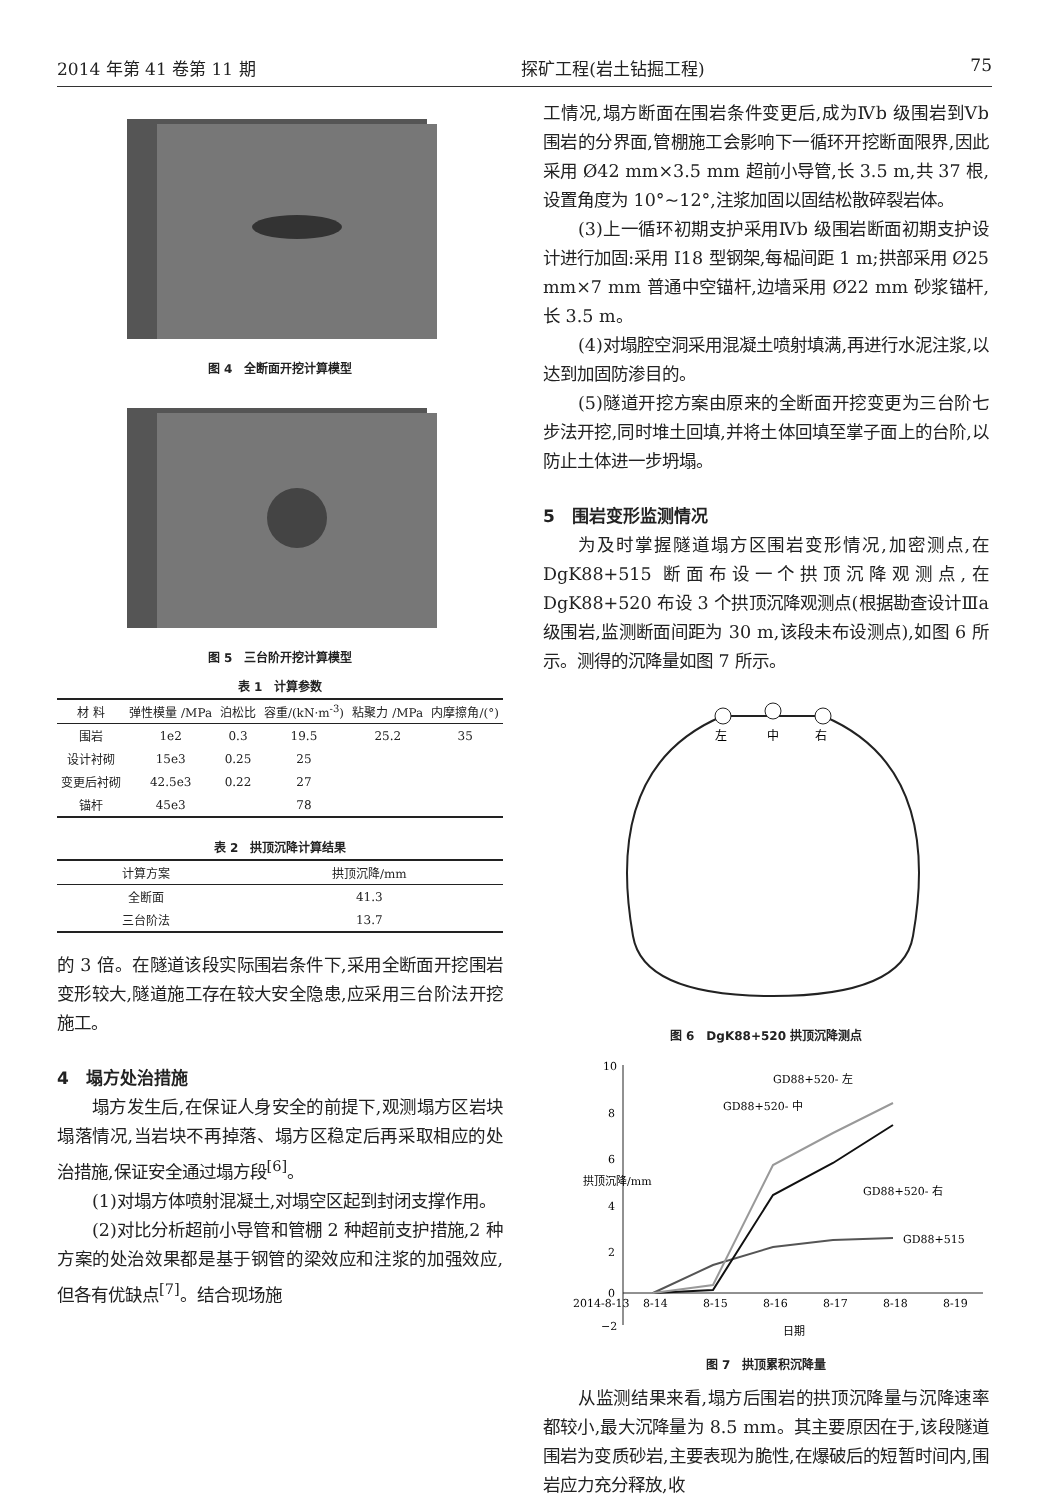2014 年第 41 卷第 11 期 探矿工程(岩土钻掘工程) 75
图 4　全断面开挖计算模型
图 5　三台阶开挖计算模型
表 1　计算参数
| 材 料 | 弹性模量 /MPa | 泊松比 | 容重/(kN·m<sup>-3</sup>) | 粘聚力 /MPa | 内摩擦角/(°) |
| --- | --- | --- | --- | --- | --- |
| 围岩 | 1e2 | 0.3 | 19.5 | 25.2 | 35 |
| 设计衬砌 | 15e3 | 0.25 | 25 | | |
| 变更后衬砌 | 42.5e3 | 0.22 | 27 | | |
| 锚杆 | 45e3 | | 78 | | |
表 2　拱顶沉降计算结果
| 计算方案 | 拱顶沉降/mm |
| --- | --- |
| 全断面 | 41.3 |
| 三台阶法 | 13.7 |
的 3 倍。在隧道该段实际围岩条件下,采用全断面开挖围岩变形较大,隧道施工存在较大安全隐患,应采用三台阶法开挖施工。
4　塌方处治措施
塌方发生后,在保证人身安全的前提下,观测塌方区岩块塌落情况,当岩块不再掉落、塌方区稳定后再采取相应的处治措施,保证安全通过塌方段<sup>[6]</sup>。
(1)对塌方体喷射混凝土,对塌空区起到封闭支撑作用。
(2)对比分析超前小导管和管棚 2 种超前支护措施,2 种方案的处治效果都是基于钢管的梁效应和注浆的加强效应,但各有优缺点<sup>[7]</sup>。结合现场施
工情况,塌方断面在围岩条件变更后,成为Ⅳb 级围岩到Ⅴb 围岩的分界面,管棚施工会影响下一循环开挖断面限界,因此采用 Ø42 mm×3.5 mm 超前小导管,长 3.5 m,共 37 根,设置角度为 10°~12°,注浆加固以固结松散碎裂岩体。
(3)上一循环初期支护采用Ⅳb 级围岩断面初期支护设计进行加固:采用 I18 型钢架,每榀间距 1 m;拱部采用 Ø25 mm×7 mm 普通中空锚杆,边墙采用 Ø22 mm 砂浆锚杆,长 3.5 m。
(4)对塌腔空洞采用混凝土喷射填满,再进行水泥注浆,以达到加固防渗目的。
(5)隧道开挖方案由原来的全断面开挖变更为三台阶七步法开挖,同时堆土回填,并将土体回填至掌子面上的台阶,以防止土体进一步坍塌。
5　围岩变形监测情况
为及时掌握隧道塌方区围岩变形情况,加密测点,在 DgK88+515 断面布设一个拱顶沉降观测点,在 DgK88+520 布设 3 个拱顶沉降观测点(根据勘查设计Ⅲa 级围岩,监测断面间距为 30 m,该段未布设测点),如图 6 所示。测得的沉降量如图 7 所示。
左
中
右
图 6　DgK88+520 拱顶沉降测点
10
8
6
4
2
0
−2
2014-8-13
8-14
8-15
8-16
8-17
8-18
8-19
日期
拱顶沉降/mm
GD88+520- 左
GD88+520- 中
GD88+520- 右
GD88+515
图 7　拱顶累积沉降量
从监测结果来看,塌方后围岩的拱顶沉降量与沉降速率都较小,最大沉降量为 8.5 mm。其主要原因在于,该段隧道围岩为变质砂岩,主要表现为脆性,在爆破后的短暂时间内,围岩应力充分释放,收